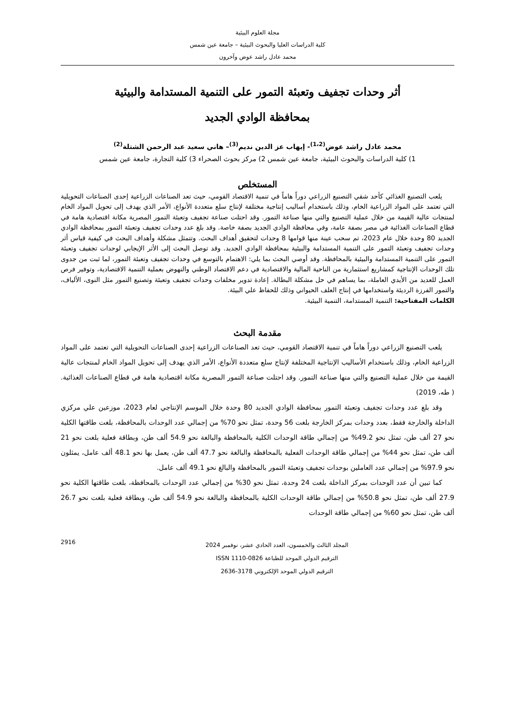مجلة العلوم البيئية
كلية الدراسات العليا والبحوث البيئية – جامعة عين شمس
محمد عادل راشد عوض وآخرون
أثر وحدات تجفيف وتعبئة التمور على التنمية المستدامة والبيئية
بمحافظة الوادي الجديد
محمد عادل راشد عوض<sup>(1،2)</sup>- إيهاب عز الدين نديم<sup>(3)</sup>– هاني سعيد عبد الرحمن الشتلة<sup>(2)</sup>
1) كلية الدراسات والبحوث البيئية، جامعة عين شمس 2) مركز بحوث الصحراء 3) كلية التجارة، جامعة عين شمس
المستخلص
يلعب التصنيع الغذائي كأحد شقي التصنيع الزراعي دوراً هاماً في تنمية الاقتصاد القومي، حيث تعد الصناعات الزراعية إحدى الصناعات التحويلية التي تعتمد على المواد الزراعية الخام، وذلك باستخدام أساليب إنتاجية مختلفة لإنتاج سلع متعددة الأنواع، الأمر الذي يهدف إلى تحويل المواد الخام لمنتجات عالية القيمة من خلال عملية التصنيع والتي منها صناعة التمور. وقد احتلت صناعة تجفيف وتعبئة التمور المصرية مكانة اقتصادية هامة في قطاع الصناعات الغذائية في مصر بصفة عامة، وفي محافظة الوادي الجديد بصفة خاصة. وقد بلغ عدد وحدات تجفيف وتعبئة التمور بمحافظة الوادي الجديد 80 وحدة خلال عام 2023، تم سحب عينة منها قوامها 8 وحدات لتحقيق أهداف البحث. وتتمثل مشكلة وأهداف البحث في كيفية قياس أثر وحدات تجفيف وتعبئة التمور على التنمية المستدامة والبيئية بمحافظة الوادي الجديد. وقد توصل البحث إلى الأثر الإيجابي لوحدات تجفيف وتعبئة التمور على التنمية المستدامة والبيئية بالمحافظة. وقد أوصي البحث بما يلي: الاهتمام بالتوسع في وحدات تجفيف وتعبئة التمور، لما ثبت من جدوى تلك الوحدات الإنتاجية كمشاريع استثمارية من الناحية المالية والاقتصادية في دعم الاقتصاد الوطني والنهوض بعملية التنمية الاقتصادية، وتوفير فرص العمل للعديد من الأيدي العاملة، بما يساهم في حل مشكلة البطالة. إعادة تدوير مخلفات وحدات تجفيف وتعبئة وتصنيع التمور مثل النوى، الألياف، والتمور الفرزة الرديئة واستخدامها في إنتاج العلف الحيواني وذلك للحفاظ علي البيئة.
الكلمات المفتاحية: التنمية المستدامة، التنمية البيئية.
مقدمة البحث
يلعب التصنيع الزراعي دوراً هاماً في تنمية الاقتصاد القومي، حيث تعد الصناعات الزراعية إحدى الصناعات التحويلية التي تعتمد على المواد الزراعية الخام، وذلك باستخدام الأساليب الإنتاجية المختلفة لإنتاج سلع متعددة الأنواع، الأمر الذي يهدف إلى تحويل المواد الخام لمنتجات عالية القيمة من خلال عملية التصنيع والتي منها صناعة التمور. وقد احتلت صناعة التمور المصرية مكانة اقتصادية هامة في قطاع الصناعات الغذائية. ( طه، 2019)
وقد بلغ عدد وحدات تجفيف وتعبئة التمور بمحافظة الوادي الجديد 80 وحدة خلال الموسم الإنتاجي لعام 2023، موزعين علي مركزي الداخلة والخارجة فقط، بعدد وحدات بمركز الخارجة بلغت 56 وحدة، تمثل نحو 70% من إجمالي عدد الوحدات بالمحافظة، بلغت طاقتها الكلية نحو 27 ألف طن، تمثل نحو 49.2% من إجمالي طاقة الوحدات الكلية بالمحافظة والبالغة نحو 54.9 ألف طن، وبطاقة فعلية بلغت نحو 21 ألف طن، تمثل نحو 44% من إجمالي طاقة الوحدات الفعلية بالمحافظة والبالغة نحو 47.7 ألف طن، يعمل بها نحو 48.1 ألف عامل، يمثلون نحو 97.9% من إجمالي عدد العاملين بوحدات تجفيف وتعبئة التمور بالمحافظة والبالغ نحو 49.1 ألف عامل.
كما تبين أن عدد الوحدات بمركز الداخلة بلغت 24 وحدة، تمثل نحو 30% من إجمالي عدد الوحدات بالمحافظة، بلغت طاقتها الكلية نحو 27.9 ألف طن، تمثل نحو 50.8% من إجمالي طاقة الوحدات الكلية بالمحافظة والبالغة نحو 54.9 ألف طن، وبطاقة فعلية بلغت نحو 26.7 ألف طن، تمثل نحو 60% من إجمالي طاقة الوحدات
المجلد الثالث والخمسون، العدد الحادي عشر، نوفمبر 2024
الترقيم الدولي الموحد للطباعة ISSN 1110-0826
الترقيم الدولي الموحد الإلكتروني 3178-2636
2916